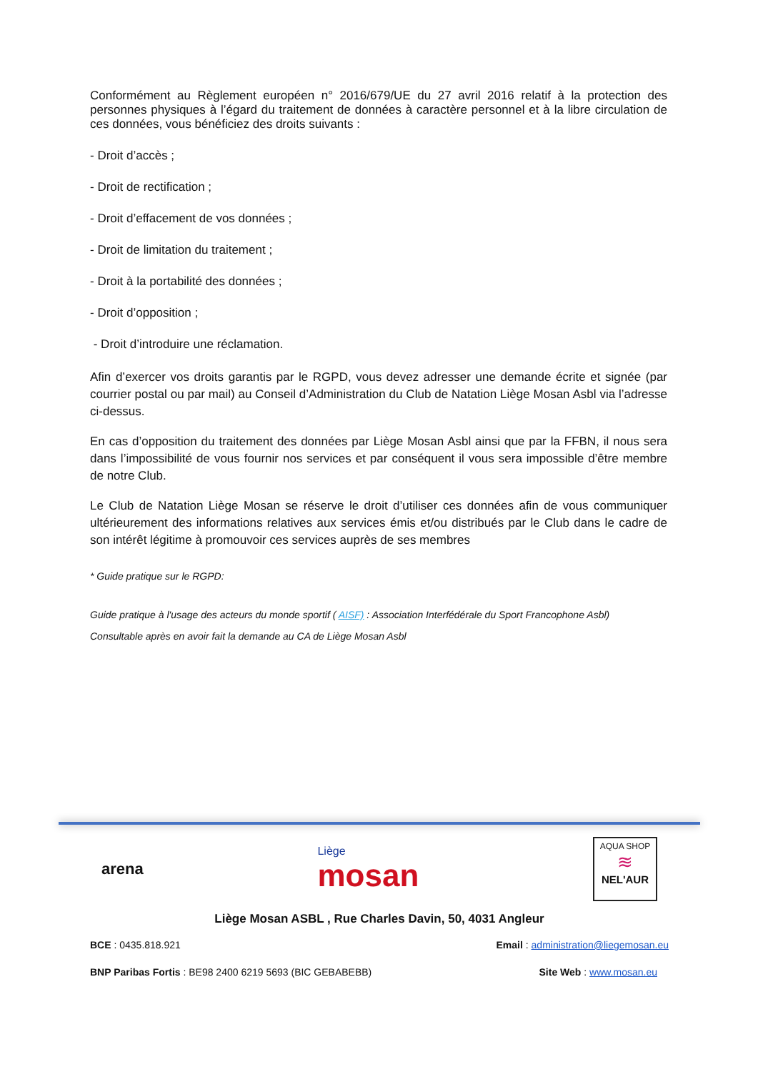Conformément au Règlement européen n° 2016/679/UE du 27 avril 2016 relatif à la protection des personnes physiques à l’égard du traitement de données à caractère personnel et à la libre circulation de ces données, vous bénéficiez des droits suivants :
- Droit d’accès ;
- Droit de rectification ;
- Droit d’effacement de vos données ;
- Droit de limitation du traitement ;
- Droit à la portabilité des données ;
- Droit d’opposition ;
- Droit d’introduire une réclamation.
Afin d’exercer vos droits garantis par le RGPD, vous devez adresser une demande écrite et signée (par courrier postal ou par mail) au Conseil d’Administration du Club de Natation Liège Mosan Asbl via l’adresse ci-dessus.
En cas d’opposition du traitement des données par Liège Mosan Asbl ainsi que par la FFBN, il nous sera dans l’impossibilité de vous fournir nos services et par conséquent il vous sera impossible d’être membre de notre Club.
Le Club de Natation Liège Mosan se réserve le droit d’utiliser ces données afin de vous communiquer ultérieurement des informations relatives aux services émis et/ou distribués par le Club dans le cadre de son intérêt légitime à promouvoir ces services auprès de ses membres
* Guide pratique sur le RGPD:
Guide pratique à l'usage des acteurs du monde sportif ( AISF) : Association Interfédérale du Sport Francophone Asbl)
Consultable après en avoir fait la demande au CA de Liège Mosan Asbl
arena
Liège
mosan
AQUA SHOP
≋
NEL'AUR
Liège Mosan ASBL , Rue Charles Davin, 50, 4031 Angleur
BCE : 0435.818.921 Email : administration@liegemosan.eu
BNP Paribas Fortis : BE98 2400 6219 5693 (BIC GEBABEBB) Site Web : www.mosan.eu